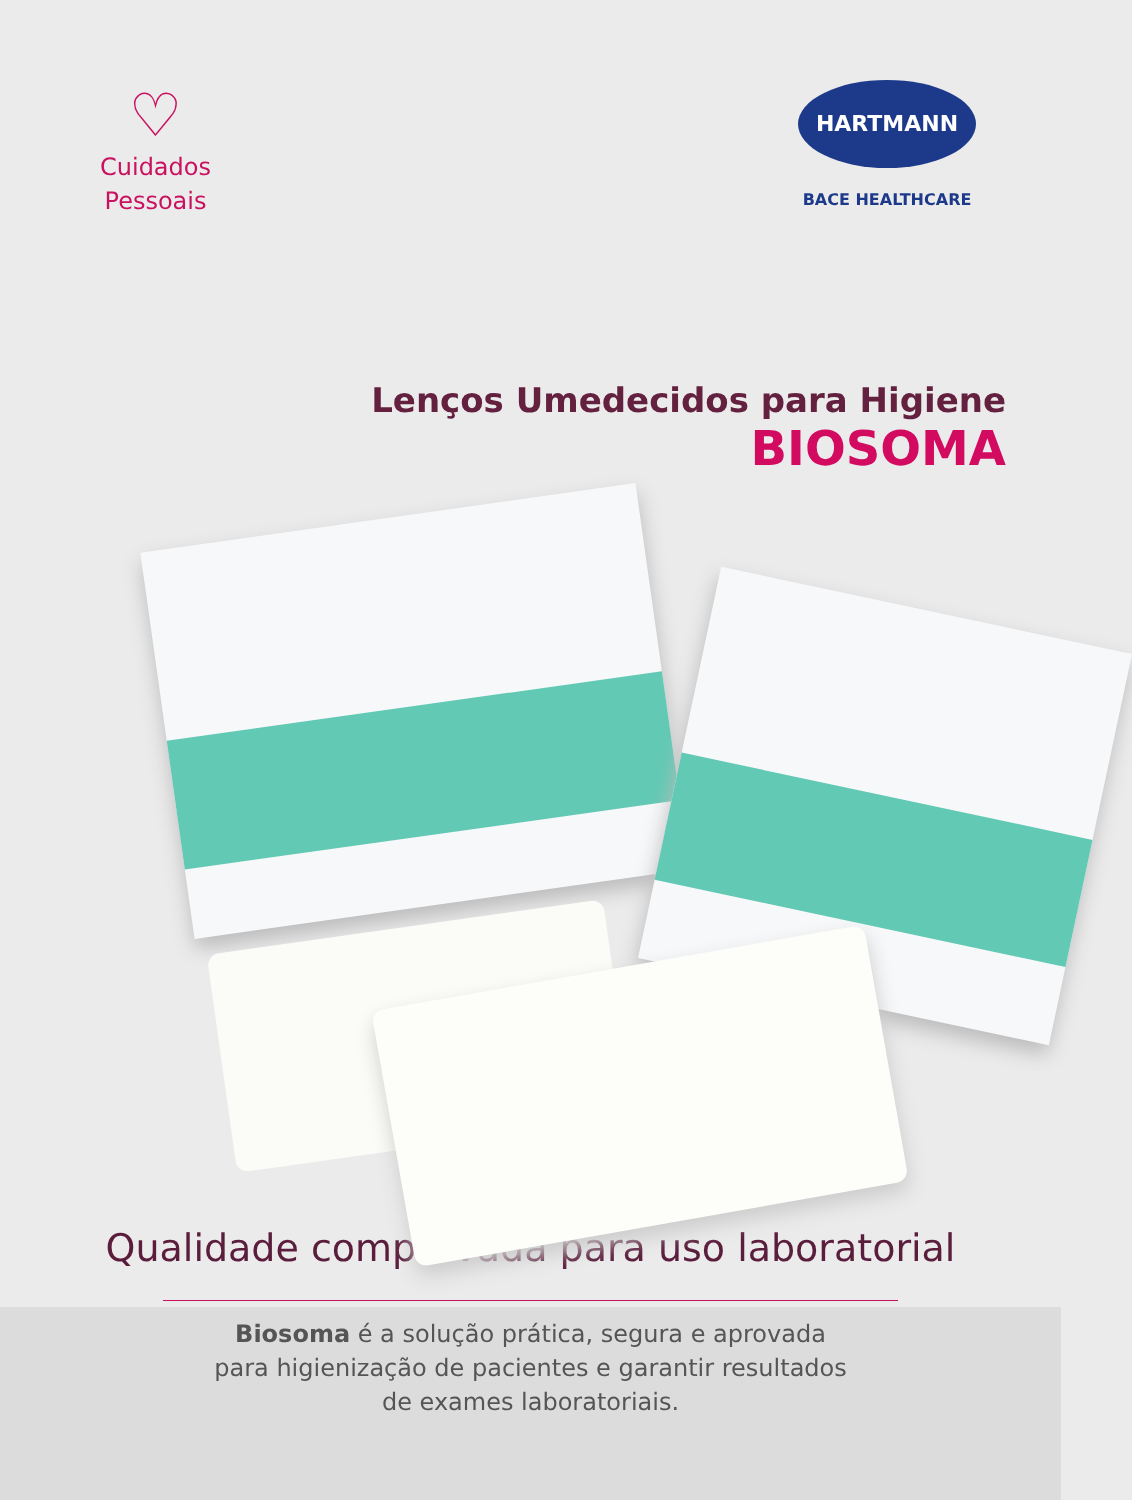♡
Cuidados
Pessoais
HARTMANN
BACE HEALTHCARE
Lenços Umedecidos para Higiene
BIOSOMA
Qualidade comprovada para uso laboratorial
Biosoma é a solução prática, segura e aprovada
para higienização de pacientes e garantir resultados
de exames laboratoriais.